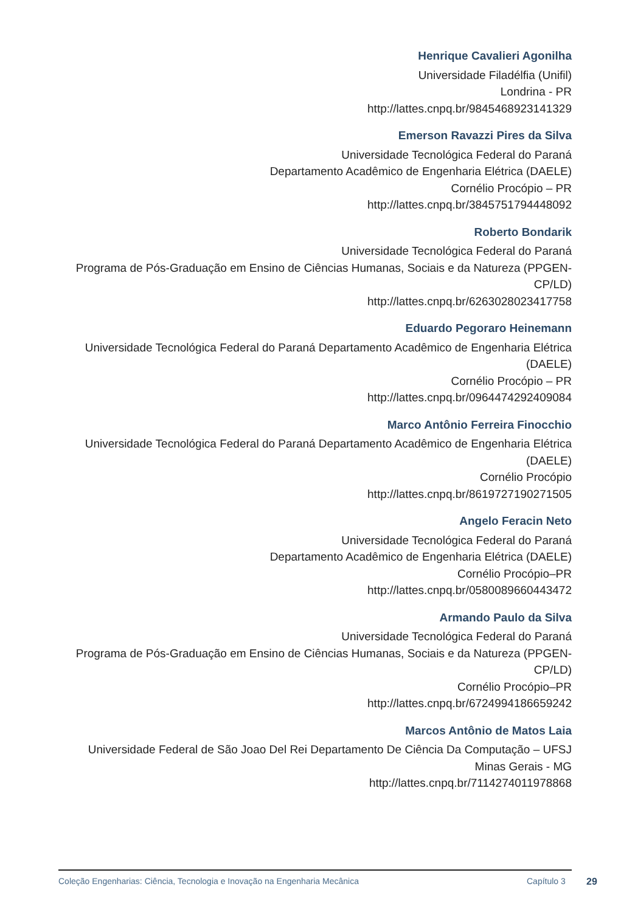Henrique Cavalieri Agonilha
Universidade Filadélfia (Unifil)
Londrina - PR
http://lattes.cnpq.br/9845468923141329
Emerson Ravazzi Pires da Silva
Universidade Tecnológica Federal do Paraná
Departamento Acadêmico de Engenharia Elétrica (DAELE)
Cornélio Procópio – PR
http://lattes.cnpq.br/3845751794448092
Roberto Bondarik
Universidade Tecnológica Federal do Paraná
Programa de Pós-Graduação em Ensino de Ciências Humanas, Sociais e da Natureza (PPGEN-CP/LD)
http://lattes.cnpq.br/6263028023417758
Eduardo Pegoraro Heinemann
Universidade Tecnológica Federal do Paraná Departamento Acadêmico de Engenharia Elétrica (DAELE)
Cornélio Procópio – PR
http://lattes.cnpq.br/0964474292409084
Marco Antônio Ferreira Finocchio
Universidade Tecnológica Federal do Paraná Departamento Acadêmico de Engenharia Elétrica (DAELE)
Cornélio Procópio
http://lattes.cnpq.br/8619727190271505
Angelo Feracin Neto
Universidade Tecnológica Federal do Paraná
Departamento Acadêmico de Engenharia Elétrica (DAELE)
Cornélio Procópio–PR
http://lattes.cnpq.br/0580089660443472
Armando Paulo da Silva
Universidade Tecnológica Federal do Paraná
Programa de Pós-Graduação em Ensino de Ciências Humanas, Sociais e da Natureza (PPGEN-CP/LD)
Cornélio Procópio–PR
http://lattes.cnpq.br/6724994186659242
Marcos Antônio de Matos Laia
Universidade Federal de São Joao Del Rei Departamento De Ciência Da Computação – UFSJ
Minas Gerais - MG
http://lattes.cnpq.br/7114274011978868
Coleção Engenharias: Ciência, Tecnologia e Inovação na Engenharia Mecânica Capítulo 3 29